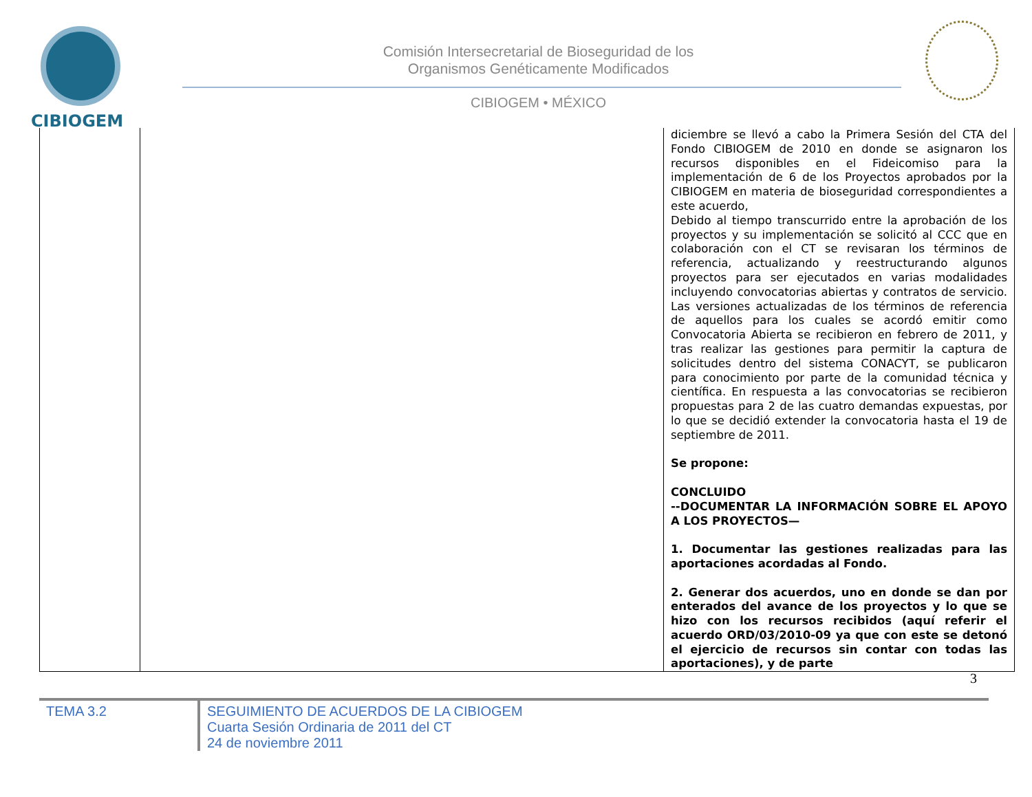CIBIOGEM
Comisión Intersecretarial de Bioseguridad de los
Organismos Genéticamente Modificados
CIBIOGEM • MÉXICO
| | | diciembre se llevó a cabo la Primera Sesión del CTA del Fondo CIBIOGEM de 2010 en donde se asignaron los recursos disponibles en el Fideicomiso para la implementación de 6 de los Proyectos aprobados por la CIBIOGEM en materia de bioseguridad correspondientes a este acuerdo, Debido al tiempo transcurrido entre la aprobación de los proyectos y su implementación se solicitó al CCC que en colaboración con el CT se revisaran los términos de referencia, actualizando y reestructurando algunos proyectos para ser ejecutados en varias modalidades incluyendo convocatorias abiertas y contratos de servicio. Las versiones actualizadas de los términos de referencia de aquellos para los cuales se acordó emitir como Convocatoria Abierta se recibieron en febrero de 2011, y tras realizar las gestiones para permitir la captura de solicitudes dentro del sistema CONACYT, se publicaron para conocimiento por parte de la comunidad técnica y científica. En respuesta a las convocatorias se recibieron propuestas para 2 de las cuatro demandas expuestas, por lo que se decidió extender la convocatoria hasta el 19 de septiembre de 2011. Se propone: CONCLUIDO --DOCUMENTAR LA INFORMACIÓN SOBRE EL APOYO A LOS PROYECTOS— 1. Documentar las gestiones realizadas para las aportaciones acordadas al Fondo. 2. Generar dos acuerdos, uno en donde se dan por enterados del avance de los proyectos y lo que se hizo con los recursos recibidos (aquí referir el acuerdo ORD/03/2010-09 ya que con este se detonó el ejercicio de recursos sin contar con todas las aportaciones), y de parte |
3
TEMA 3.2
SEGUIMIENTO DE ACUERDOS DE LA CIBIOGEM
Cuarta Sesión Ordinaria de 2011 del CT
24 de noviembre 2011